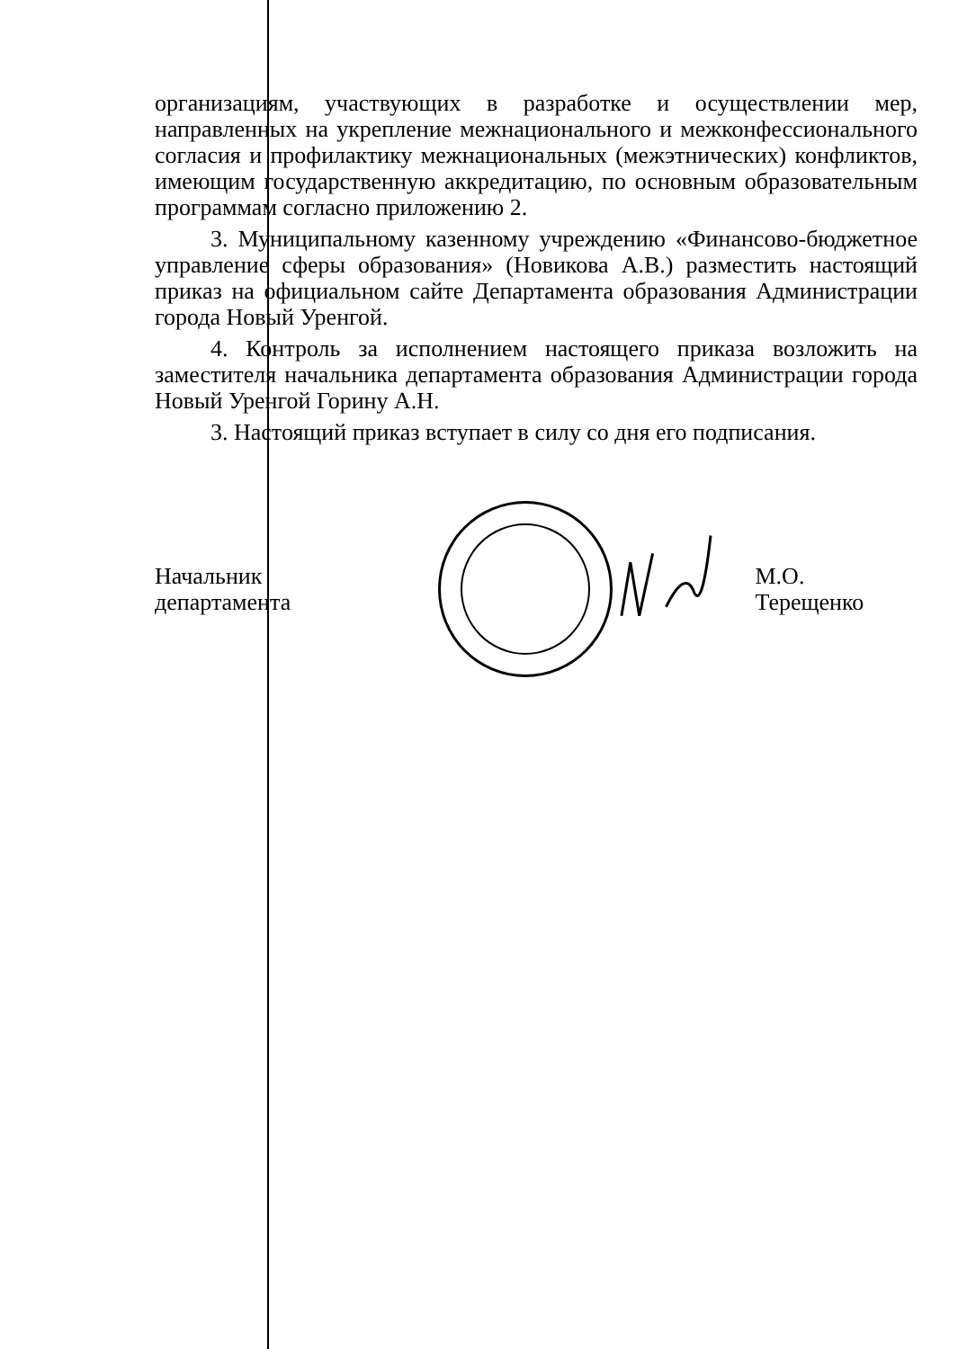организациям, участвующих в разработке и осуществлении мер, направленных на укрепление межнационального и межконфессионального согласия и профилактику межнациональных (межэтнических) конфликтов, имеющим государственную аккредитацию, по основным образовательным программам согласно приложению 2.
3. Муниципальному казенному учреждению «Финансово-бюджетное управление сферы образования» (Новикова А.В.) разместить настоящий приказ на официальном сайте Департамента образования Администрации города Новый Уренгой.
4. Контроль за исполнением настоящего приказа возложить на заместителя начальника департамента образования Администрации города Новый Уренгой Горину А.Н.
3. Настоящий приказ вступает в силу со дня его подписания.
Начальник департамента М.О. Терещенко